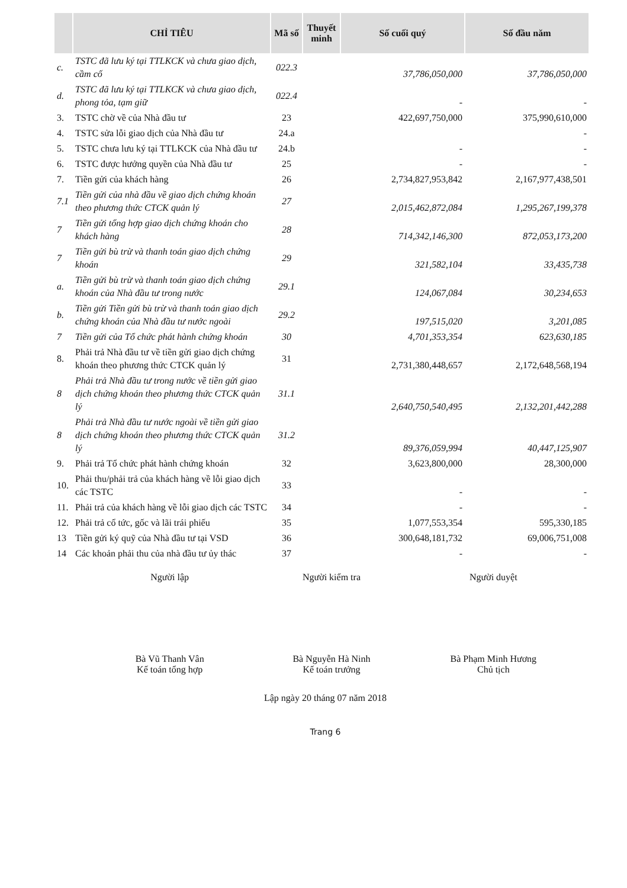| | CHỈ TIÊU | Mã số | Thuyết minh | Số cuối quý | Số đầu năm |
| --- | --- | --- | --- | --- | --- |
| c. | TSTC đã lưu ký tại TTLKCK và chưa giao dịch, cầm cố | 022.3 | | 37,786,050,000 | 37,786,050,000 |
| d. | TSTC đã lưu ký tại TTLKCK và chưa giao dịch, phong tỏa, tạm giữ | 022.4 | | - | - |
| 3. | TSTC chờ về của Nhà đầu tư | 23 | | 422,697,750,000 | 375,990,610,000 |
| 4. | TSTC sửa lỗi giao dịch của Nhà đầu tư | 24.a | | | - |
| 5. | TSTC chưa lưu ký tại TTLKCK của Nhà đầu tư | 24.b | | - | - |
| 6. | TSTC được hưởng quyền của Nhà đầu tư | 25 | | - | - |
| 7. | Tiền gửi của khách hàng | 26 | | 2,734,827,953,842 | 2,167,977,438,501 |
| 7.1 | Tiền gửi của nhà đầu về giao dịch chứng khoán theo phương thức CTCK quản lý | 27 | | 2,015,462,872,084 | 1,295,267,199,378 |
| 7 | Tiền gửi tổng hợp giao dịch chứng khoán cho khách hàng | 28 | | 714,342,146,300 | 872,053,173,200 |
| 7 | Tiền gửi bù trừ và thanh toán giao dịch chứng khoán | 29 | | 321,582,104 | 33,435,738 |
| a. | Tiền gửi bù trừ và thanh toán giao dịch chứng khoán của Nhà đầu tư trong nước | 29.1 | | 124,067,084 | 30,234,653 |
| b. | Tiền gửi Tiền gửi bù trừ và thanh toán giao dịch chứng khoán của Nhà đầu tư nước ngoài | 29.2 | | 197,515,020 | 3,201,085 |
| 7 | Tiền gửi của Tổ chức phát hành chứng khoán | 30 | | 4,701,353,354 | 623,630,185 |
| 8. | Phải trả Nhà đầu tư về tiền gửi giao dịch chứng khoán theo phương thức CTCK quản lý | 31 | | 2,731,380,448,657 | 2,172,648,568,194 |
| 8 | Phải trả Nhà đầu tư trong nước về tiền gửi giao dịch chứng khoán theo phương thức CTCK quản lý | 31.1 | | 2,640,750,540,495 | 2,132,201,442,288 |
| 8 | Phải trả Nhà đầu tư nước ngoài về tiền gửi giao dịch chứng khoán theo phương thức CTCK quản lý | 31.2 | | 89,376,059,994 | 40,447,125,907 |
| 9. | Phải trả Tổ chức phát hành chứng khoán | 32 | | 3,623,800,000 | 28,300,000 |
| 10. | Phải thu/phải trả của khách hàng về lỗi giao dịch các TSTC | 33 | | - | - |
| 11. | Phải trả của khách hàng về lỗi giao dịch các TSTC | 34 | | - | - |
| 12. | Phải trả cổ tức, gốc và lãi trái phiếu | 35 | | 1,077,553,354 | 595,330,185 |
| 13 | Tiền gửi ký quỹ của Nhà đầu tư tại VSD | 36 | | 300,648,181,732 | 69,006,751,008 |
| 14 | Các khoản phải thu của nhà đầu tư ủy thác | 37 | | - | - |
Người lập
Bà Vũ Thanh Vân
Kế toán tổng hợp
Người kiểm tra
Bà Nguyễn Hà Ninh
Kế toán trưởng
Người duyệt
Bà Phạm Minh Hương
Chủ tịch
Lập ngày 20 tháng 07 năm 2018
Trang 6